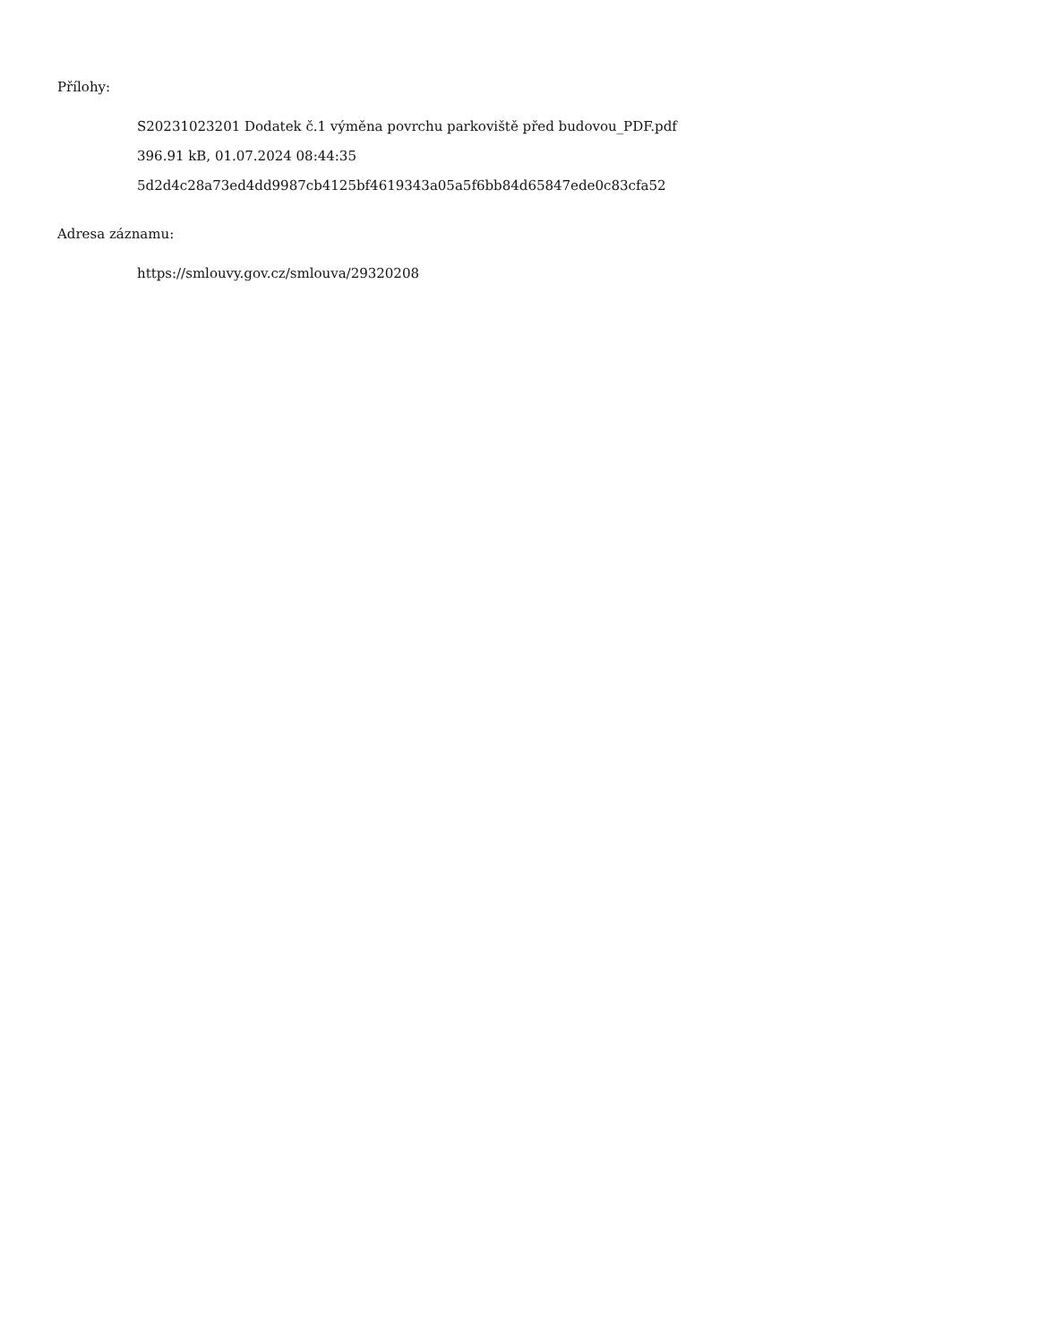Přílohy:
S20231023201 Dodatek č.1 výměna povrchu parkoviště před budovou_PDF.pdf
396.91 kB, 01.07.2024 08:44:35
5d2d4c28a73ed4dd9987cb4125bf4619343a05a5f6bb84d65847ede0c83cfa52
Adresa záznamu:
https://smlouvy.gov.cz/smlouva/29320208